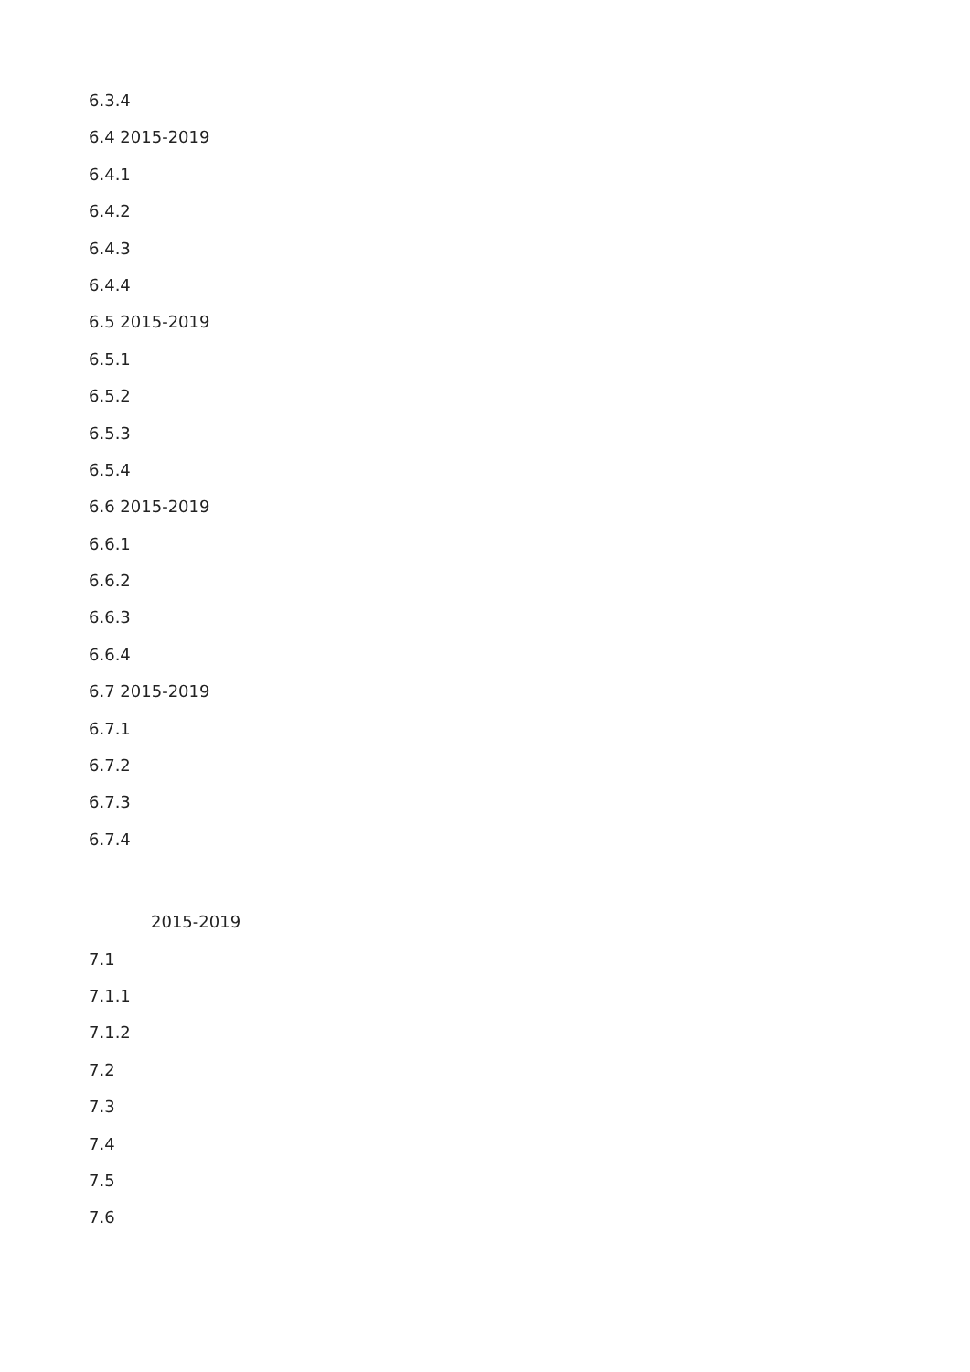6.3.4
6.4 2015-2019
6.4.1
6.4.2
6.4.3
6.4.4
6.5 2015-2019
6.5.1
6.5.2
6.5.3
6.5.4
6.6 2015-2019
6.6.1
6.6.2
6.6.3
6.6.4
6.7 2015-2019
6.7.1
6.7.2
6.7.3
6.7.4
2015-2019
7.1
7.1.1
7.1.2
7.2
7.3
7.4
7.5
7.6